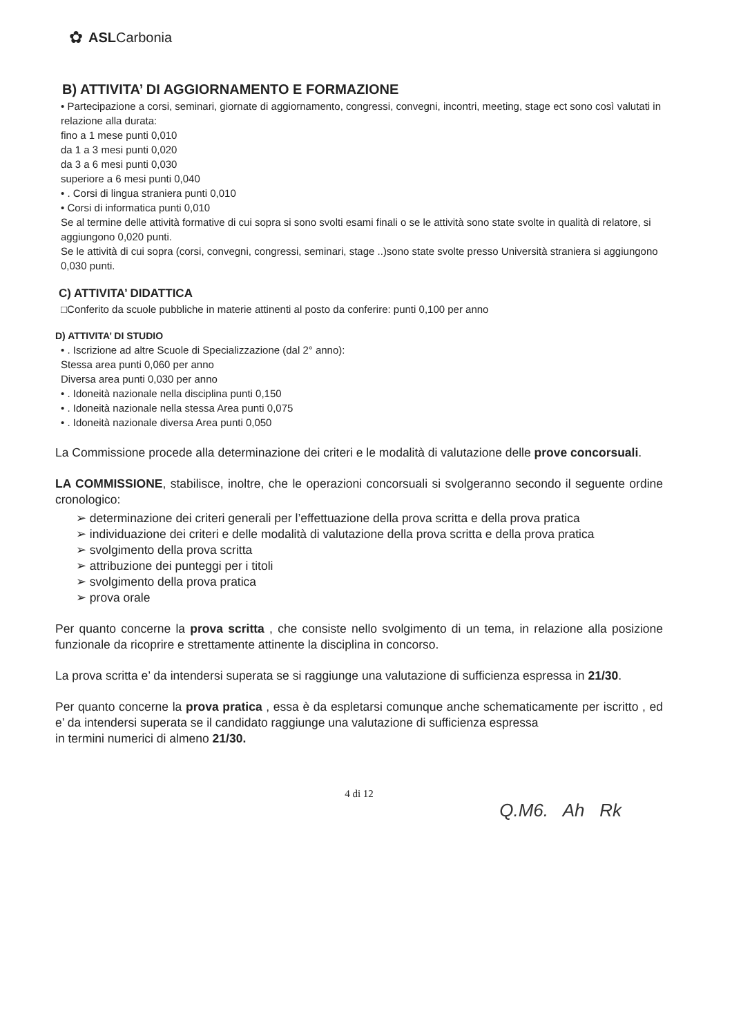✿ ASLCarbonia
B) ATTIVITA’ DI AGGIORNAMENTO E FORMAZIONE
• Partecipazione a corsi, seminari, giornate di aggiornamento, congressi, convegni, incontri, meeting, stage ect sono così valutati in relazione alla durata:
fino a 1 mese punti 0,010
da 1 a 3 mesi punti 0,020
da 3 a 6 mesi punti 0,030
superiore a 6 mesi punti 0,040
• . Corsi di lingua straniera punti 0,010
• Corsi di informatica punti 0,010
Se al termine delle attività formative di cui sopra si sono svolti esami finali o se le attività sono state svolte in qualità di relatore, si aggiungono 0,020 punti.
Se le attività di cui sopra (corsi, convegni, congressi, seminari, stage ..)sono state svolte presso Università straniera si aggiungono 0,030 punti.
C) ATTIVITA’ DIDATTICA
□Conferito da scuole pubbliche in materie attinenti al posto da conferire: punti 0,100 per anno
D) ATTIVITA’ DI STUDIO
• . Iscrizione ad altre Scuole di Specializzazione (dal 2° anno):
Stessa area punti 0,060 per anno
Diversa area punti 0,030 per anno
• . Idoneità nazionale nella disciplina punti 0,150
• . Idoneità nazionale nella stessa Area punti 0,075
• . Idoneità nazionale diversa Area punti 0,050
La Commissione procede alla determinazione dei criteri e le modalità di valutazione delle prove concorsuali.
LA COMMISSIONE, stabilisce, inoltre, che le operazioni concorsuali si svolgeranno secondo il seguente ordine cronologico:
➢ determinazione dei criteri generali per l’effettuazione della prova scritta e della prova pratica
➢ individuazione dei criteri e delle modalità di valutazione della prova scritta e della prova pratica
➢ svolgimento della prova scritta
➢ attribuzione dei punteggi per i titoli
➢ svolgimento della prova pratica
➢ prova orale
Per quanto concerne la prova scritta , che consiste nello svolgimento di un tema, in relazione alla posizione funzionale da ricoprire e strettamente attinente la disciplina in concorso.
La prova scritta e’ da intendersi superata se si raggiunge una valutazione di sufficienza espressa in 21/30.
Per quanto concerne la prova pratica , essa è da espletarsi comunque anche schematicamente per iscritto , ed e’ da intendersi superata se il candidato raggiunge una valutazione di sufficienza espressa
in termini numerici di almeno 21/30.
4 di 12
Q.M6. Ah Rk